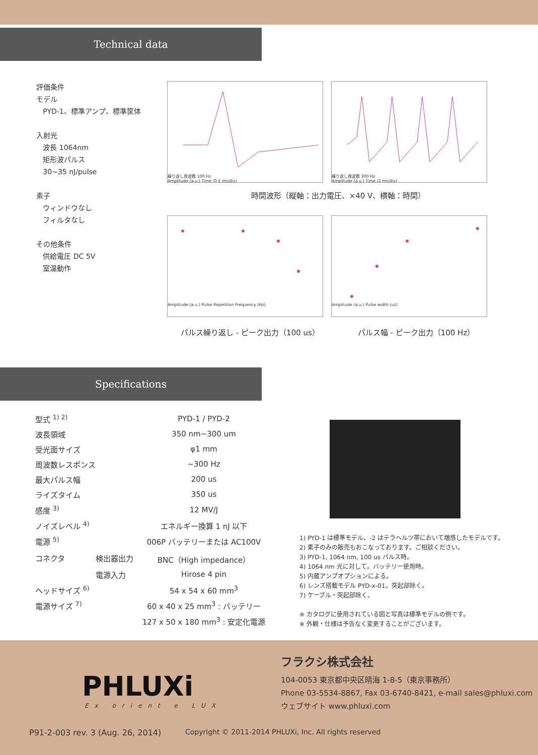Technical data
評価条件
モデル
PYD-1、標準アンプ、標準筐体
入射光
波長 1064nm
矩形波パルス
30~35 nJ/pulse
素子
ウィンドウなし
フィルタなし
その他条件
供給電圧 DC 5V
室温動作
繰り返し周波数 100 Hz
Amplitude (a.u.) Time (0.5 ms/div)
繰り返し周波数 300 Hz
Amplitude (a.u.) Time (2 ms/div)
時間波形（縦軸：出力電圧、×40 V、横軸：時間）
Amplitude (a.u.) Pulse Repetition Frequency (Hz) Amplitude (a.u.) Pulse width (us)
パルス繰り返し - ピーク出力（100 us） パルス幅 - ピーク出力（100 Hz）
Specifications
| 型式 <sup>1) 2)</sup> | | PYD-1 / PYD-2 |
| 波長領域 | | 350 nm~300 um |
| 受光面サイズ | | φ1 mm |
| 周波数レスポンス | | ~300 Hz |
| 最大パルス幅 | | 200 us |
| ライズタイム | | 350 us |
| 感度 <sup>3)</sup> | | 12 MV/J |
| ノイズレベル <sup>4)</sup> | | エネルギー換算 1 nJ 以下 |
| 電源 <sup>5)</sup> | | 006P バッテリーまたは AC100V |
| コネクタ | 検出器出力 | BNC（High impedance） |
| | 電源入力 | Hirose 4 pin |
| ヘッドサイズ <sup>6)</sup> | | 54 x 54 x 60 mm<sup>3</sup> |
| 電源サイズ <sup>7)</sup> | | 60 x 40 x 25 mm<sup>3</sup> : バッテリー |
| | | 127 x 50 x 180 mm<sup>3</sup> : 安定化電源 |
1) PYD-1 は標準モデル、-2 はテラヘルツ帯において増感したモデルです。
2) 素子のみの販売もおこなっております。ご相談ください。
3) PYD-1, 1064 nm, 100 us パルス時。
4) 1064 nm 光に対して。バッテリー使用時。
5) 内蔵アンプオプションによる。
6) レンズ搭載モデル PYD-x-01。突起部除く。
7) ケーブル・突起部除く。
※ カタログに使用されている図と写真は標準モデルの例です。
※ 外観・仕様は予告なく変更することがございます。
PHLUXi
Ex orient e LUX
フラクシ株式会社
104-0053 東京都中央区晴海 1-8-5（東京事務所）
Phone 03-5534-8867, Fax 03-6740-8421, e-mail sales@phluxi.com
ウェブサイト www.phluxi.com
P91-2-003 rev. 3 (Aug. 26, 2014) Copyright © 2011-2014 PHLUXi, Inc. All rights reserved